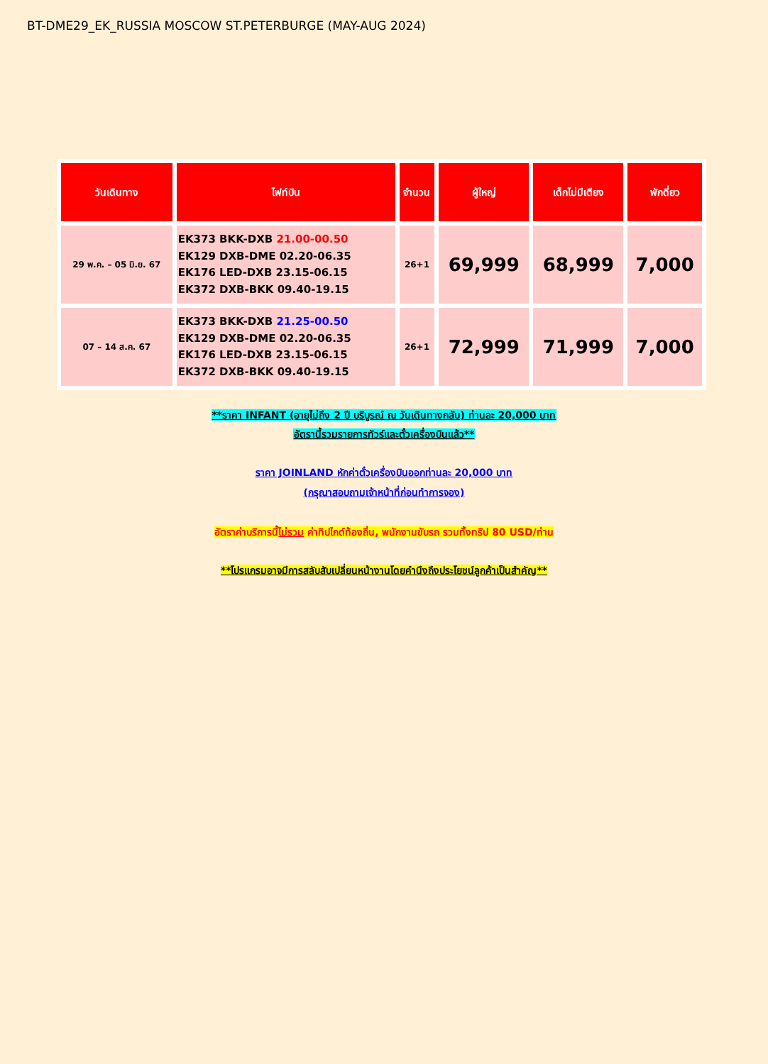BT-DME29_EK_RUSSIA MOSCOW ST.PETERBURGE (MAY-AUG 2024)
| วันเดินทาง | ไฟท์บิน | จำนวน | ผู้ใหญ่ | เด็กไม่มีเตียง | พักดี่ยว |
| --- | --- | --- | --- | --- | --- |
| 29 พ.ค. – 05 มิ.ย. 67 | EK373 BKK-DXB 21.00-00.50 EK129 DXB-DME 02.20-06.35 EK176 LED-DXB 23.15-06.15 EK372 DXB-BKK 09.40-19.15 | 26+1 | 69,999 | 68,999 | 7,000 |
| 07 – 14 ส.ค. 67 | EK373 BKK-DXB 21.25-00.50 EK129 DXB-DME 02.20-06.35 EK176 LED-DXB 23.15-06.15 EK372 DXB-BKK 09.40-19.15 | 26+1 | 72,999 | 71,999 | 7,000 |
**ราคา INFANT (อายุไม่ถึง 2 ปี บริบูรณ์ ณ วันเดินทางกลับ) ท่านละ 20,000 บาท
อัตรานี้รวมรายการทัวร์และตั๋วเครื่องบินแล้ว**
ราคา JOINLAND หักค่าตั๋วเครื่องบินออกท่านละ 20,000 บาท
(กรุณาสอบถามเจ้าหน้าที่ก่อนทำการจอง)
อัตราค่าบริการนี้ไม่รวม ค่าทิปไกด์ท้องถิ่น, พนักงานขับรถ รวมทั้งทริป 80 USD/ท่าน
**โปรแกรมอาจมีการสลับสับเปลี่ยนหน้างานโดยคำนึงถึงประโยชน์ลูกค้าเป็นสำคัญ**